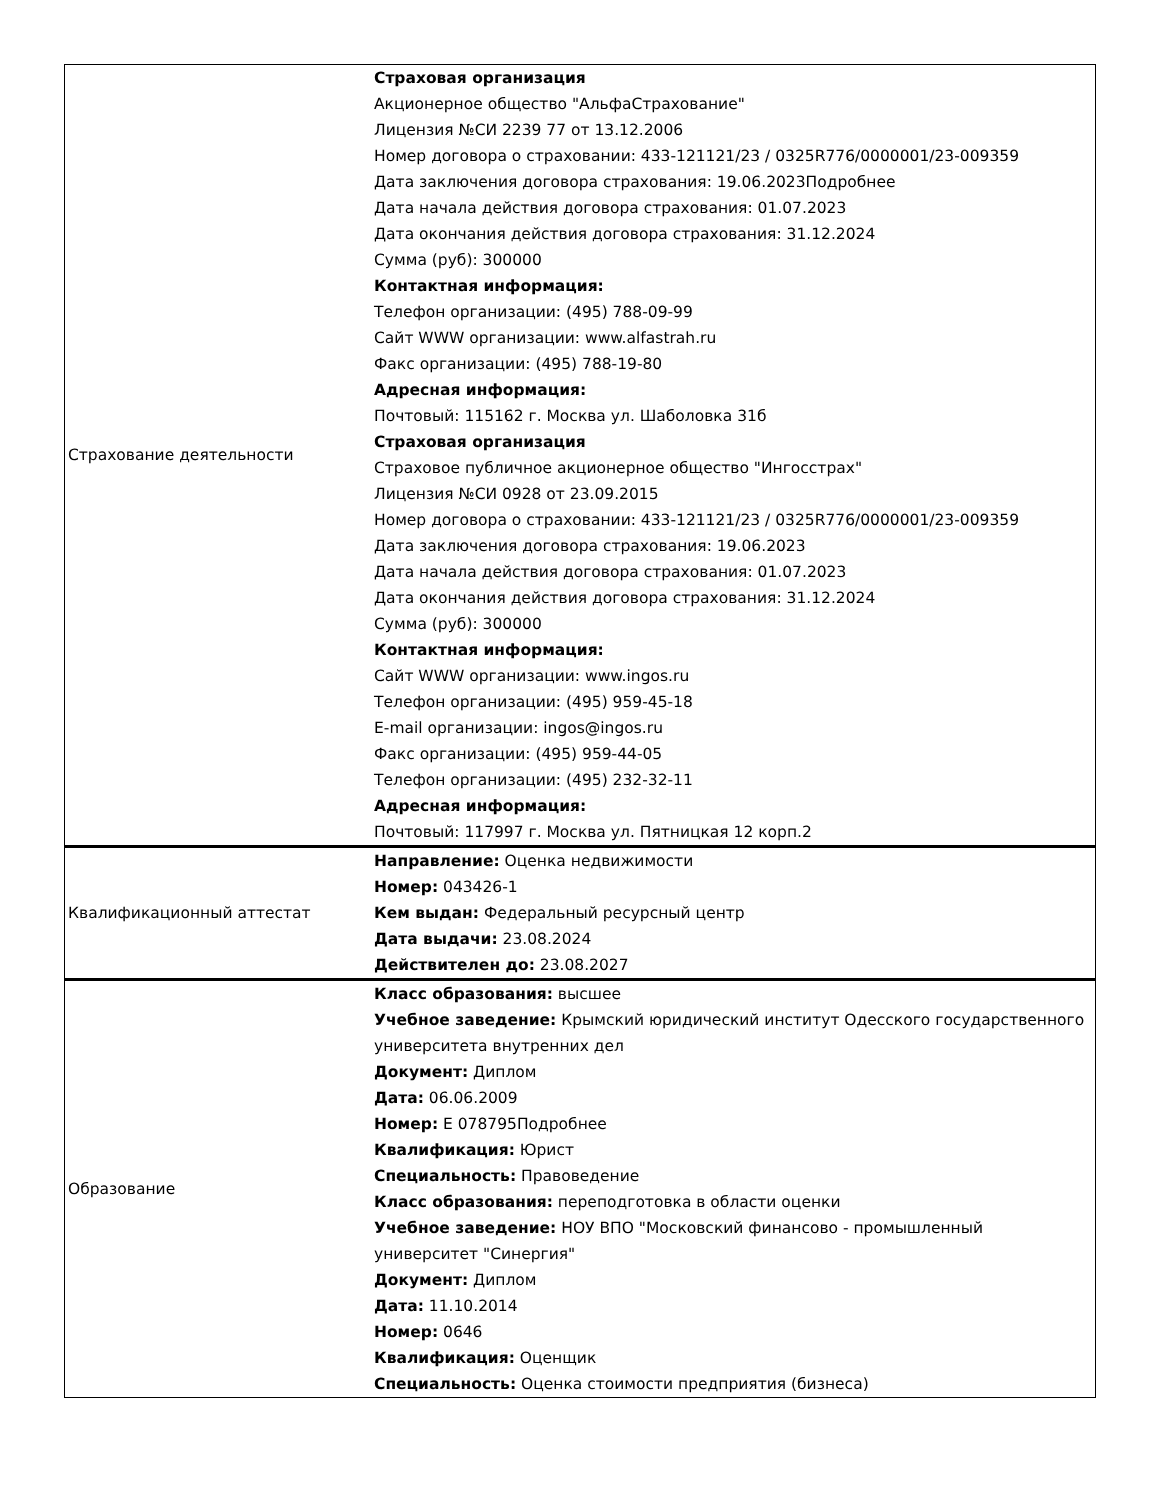| Страхование деятельности | Страховая организация Акционерное общество "АльфаСтрахование" Лицензия №СИ 2239 77 от 13.12.2006 Номер договора о страховании: 433-121121/23 / 0325R776/0000001/23-009359 Дата заключения договора страхования: 19.06.2023Подробнее Дата начала действия договора страхования: 01.07.2023 Дата окончания действия договора страхования: 31.12.2024 Сумма (руб): 300000 Контактная информация: Телефон организации: (495) 788-09-99 Сайт WWW организации: www.alfastrah.ru Факс организации: (495) 788-19-80 Адресная информация: Почтовый: 115162 г. Москва ул. Шаболовка 31б Страховая организация Страховое публичное акционерное общество "Ингосстрах" Лицензия №СИ 0928 от 23.09.2015 Номер договора о страховании: 433-121121/23 / 0325R776/0000001/23-009359 Дата заключения договора страхования: 19.06.2023 Дата начала действия договора страхования: 01.07.2023 Дата окончания действия договора страхования: 31.12.2024 Сумма (руб): 300000 Контактная информация: Сайт WWW организации: www.ingos.ru Телефон организации: (495) 959-45-18 E-mail организации: ingos@ingos.ru Факс организации: (495) 959-44-05 Телефон организации: (495) 232-32-11 Адресная информация: Почтовый: 117997 г. Москва ул. Пятницкая 12 корп.2 |
| Квалификационный аттестат | Направление: Оценка недвижимости Номер: 043426-1 Кем выдан: Федеральный ресурсный центр Дата выдачи: 23.08.2024 Действителен до: 23.08.2027 |
| Образование | Класс образования: высшее Учебное заведение: Крымский юридический институт Одесского государственного университета внутренних дел Документ: Диплом Дата: 06.06.2009 Номер: Е 078795Подробнее Квалификация: Юрист Специальность: Правоведение Класс образования: переподготовка в области оценки Учебное заведение: НОУ ВПО "Московский финансово - промышленный университет "Синергия" Документ: Диплом Дата: 11.10.2014 Номер: 0646 Квалификация: Оценщик Специальность: Оценка стоимости предприятия (бизнеса) |